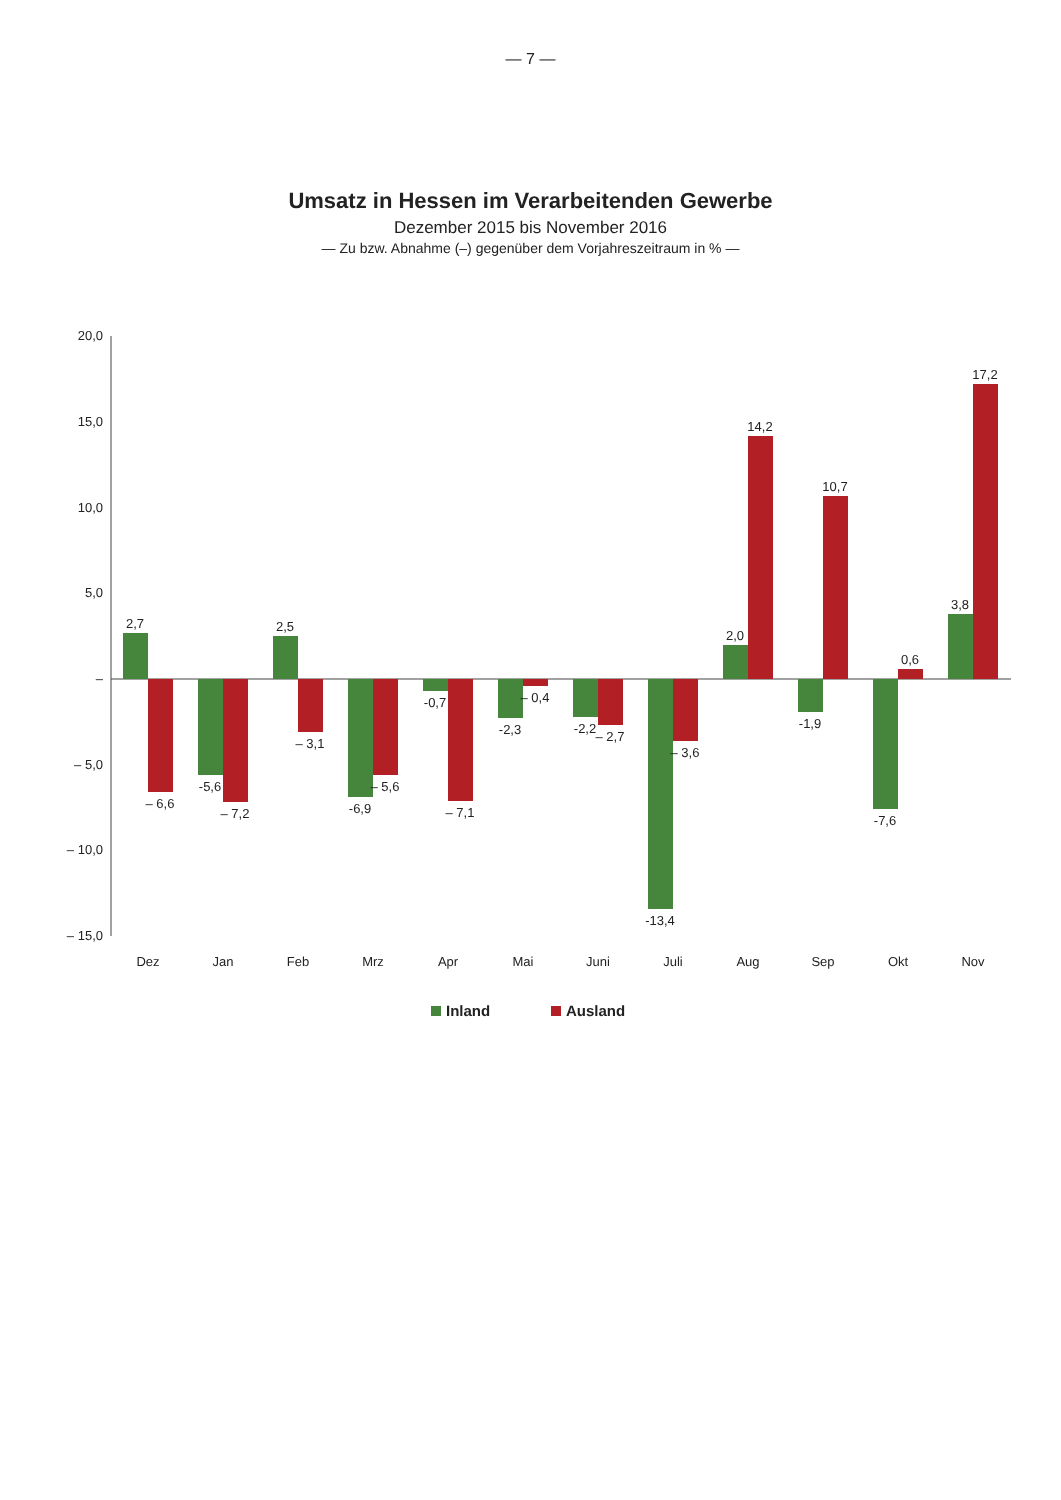— 7 —
Umsatz in Hessen im Verarbeitenden Gewerbe
Dezember 2015 bis November 2016
— Zu bzw. Abnahme (–) gegenüber dem Vorjahreszeitraum in % —
20,0
15,0
10,0
5,0
–
– 5,0
– 10,0
– 15,0
2,7
– 6,6
Dez
-5,6
– 7,2
Jan
2,5
– 3,1
Feb
-6,9
– 5,6
Mrz
-0,7
– 7,1
Apr
-2,3
– 0,4
Mai
-2,2
– 2,7
Juni
-13,4
– 3,6
Juli
2,0
14,2
Aug
-1,9
10,7
Sep
-7,6
0,6
Okt
3,8
17,2
Nov
Inland
Ausland